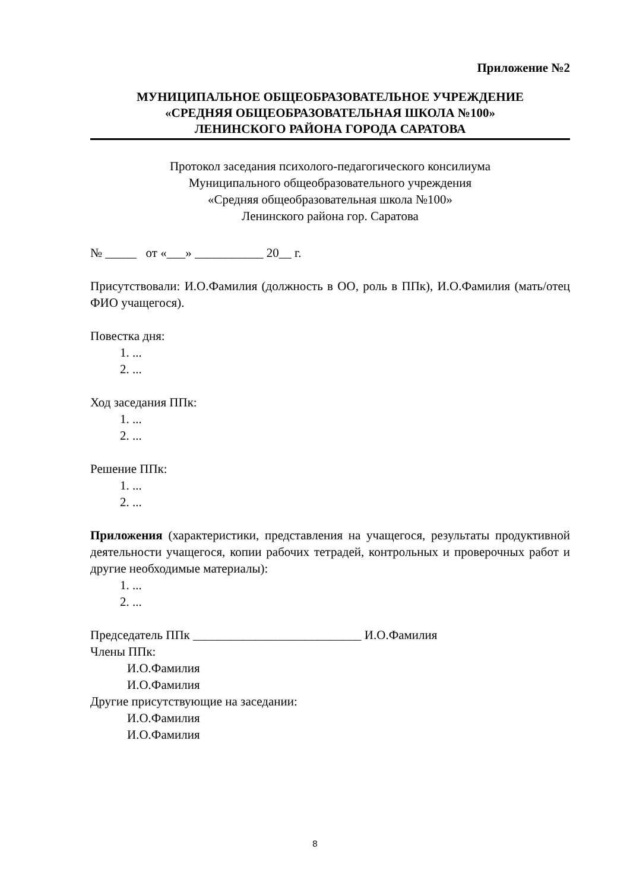Приложение №2
МУНИЦИПАЛЬНОЕ ОБЩЕОБРАЗОВАТЕЛЬНОЕ УЧРЕЖДЕНИЕ
«СРЕДНЯЯ ОБЩЕОБРАЗОВАТЕЛЬНАЯ ШКОЛА №100»
ЛЕНИНСКОГО РАЙОНА ГОРОДА САРАТОВА
Протокол заседания психолого-педагогического консилиума
Муниципального общеобразовательного учреждения
«Средняя общеобразовательная школа №100»
Ленинского района гор. Саратова
№ _____ от «___» ___________ 20__ г.
Присутствовали: И.О.Фамилия (должность в ОО, роль в ППк), И.О.Фамилия (мать/отец ФИО учащегося).
Повестка дня:
1. ...
2. ...
Ход заседания ППк:
1. ...
2. ...
Решение ППк:
1. ...
2. ...
Приложения (характеристики, представления на учащегося, результаты продуктивной деятельности учащегося, копии рабочих тетрадей, контрольных и проверочных работ и другие необходимые материалы):
1. ...
2. ...
Председатель ППк ___________________________ И.О.Фамилия
Члены ППк:
И.О.Фамилия
И.О.Фамилия
Другие присутствующие на заседании:
И.О.Фамилия
И.О.Фамилия
8